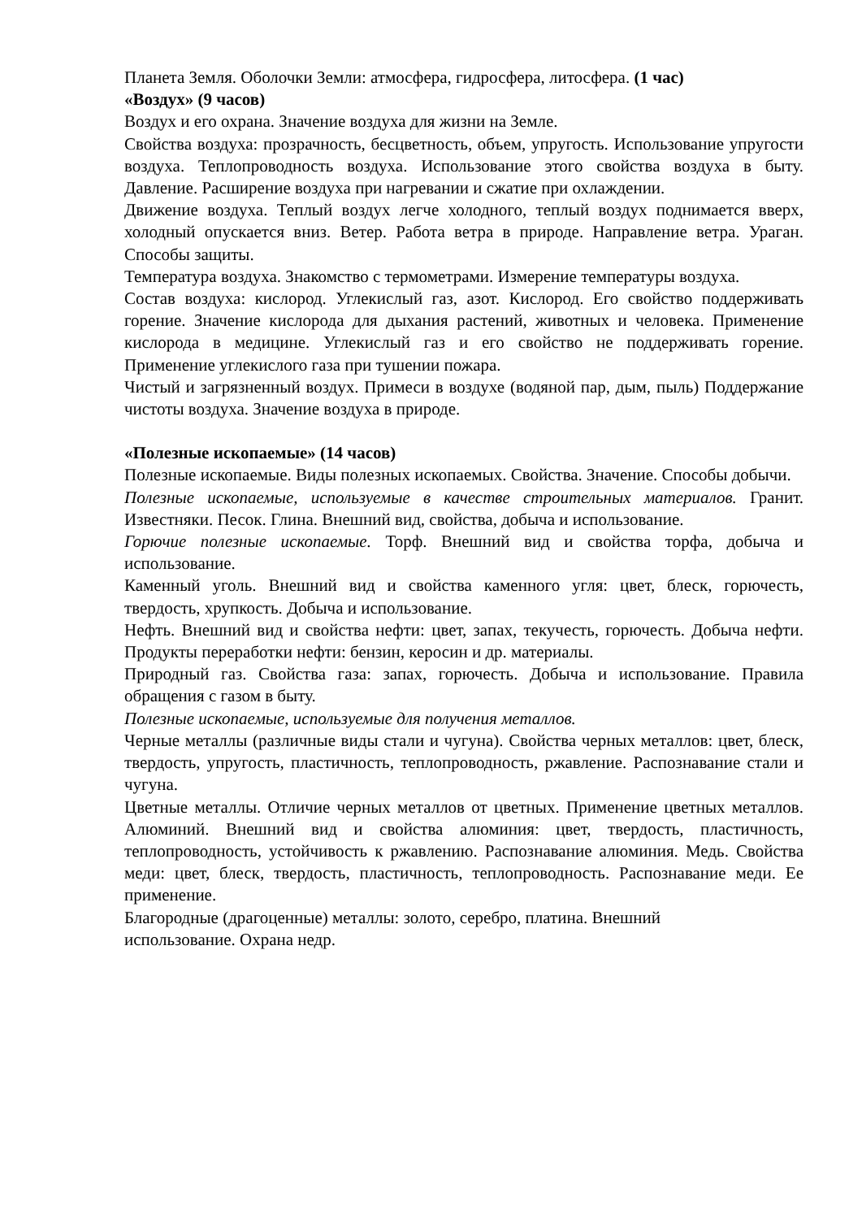Планета Земля. Оболочки Земли: атмосфера, гидросфера, литосфера. (1 час)
«Воздух» (9 часов)
Воздух и его охрана. Значение воздуха для жизни на Земле.
Свойства воздуха: прозрачность, бесцветность, объем, упругость. Использование упругости воздуха. Теплопроводность воздуха. Использование этого свойства воздуха в быту. Давление. Расширение воздуха при нагревании и сжатие при охлаждении.
Движение воздуха. Теплый воздух легче холодного, теплый воздух поднимается вверх, холодный опускается вниз. Ветер. Работа ветра в природе. Направление ветра. Ураган. Способы защиты.
Температура воздуха. Знакомство с термометрами. Измерение температуры воздуха.
Состав воздуха: кислород. Углекислый газ, азот. Кислород. Его свойство поддерживать горение. Значение кислорода для дыхания растений, животных и человека. Применение кислорода в медицине. Углекислый газ и его свойство не поддерживать горение. Применение углекислого газа при тушении пожара.
Чистый и загрязненный воздух. Примеси в воздухе (водяной пар, дым, пыль) Поддержание чистоты воздуха. Значение воздуха в природе.
«Полезные ископаемые» (14 часов)
Полезные ископаемые. Виды полезных ископаемых. Свойства. Значение. Способы добычи.
Полезные ископаемые, используемые в качестве строительных материалов. Гранит. Известняки. Песок. Глина. Внешний вид, свойства, добыча и использование.
Горючие полезные ископаемые. Торф. Внешний вид и свойства торфа, добыча и использование.
Каменный уголь. Внешний вид и свойства каменного угля: цвет, блеск, горючесть, твердость, хрупкость. Добыча и использование.
Нефть. Внешний вид и свойства нефти: цвет, запах, текучесть, горючесть. Добыча нефти. Продукты переработки нефти: бензин, керосин и др. материалы.
Природный газ. Свойства газа: запах, горючесть. Добыча и использование. Правила обращения с газом в быту.
Полезные ископаемые, используемые для получения металлов.
Черные металлы (различные виды стали и чугуна). Свойства черных металлов: цвет, блеск, твердость, упругость, пластичность, теплопроводность, ржавление. Распознавание стали и чугуна.
Цветные металлы. Отличие черных металлов от цветных. Применение цветных металлов. Алюминий. Внешний вид и свойства алюминия: цвет, твердость, пластичность, теплопроводность, устойчивость к ржавлению. Распознавание алюминия. Медь. Свойства меди: цвет, блеск, твердость, пластичность, теплопроводность. Распознавание меди. Ее применение.
Благородные (драгоценные) металлы: золото, серебро, платина. Внешний
использование. Охрана недр.